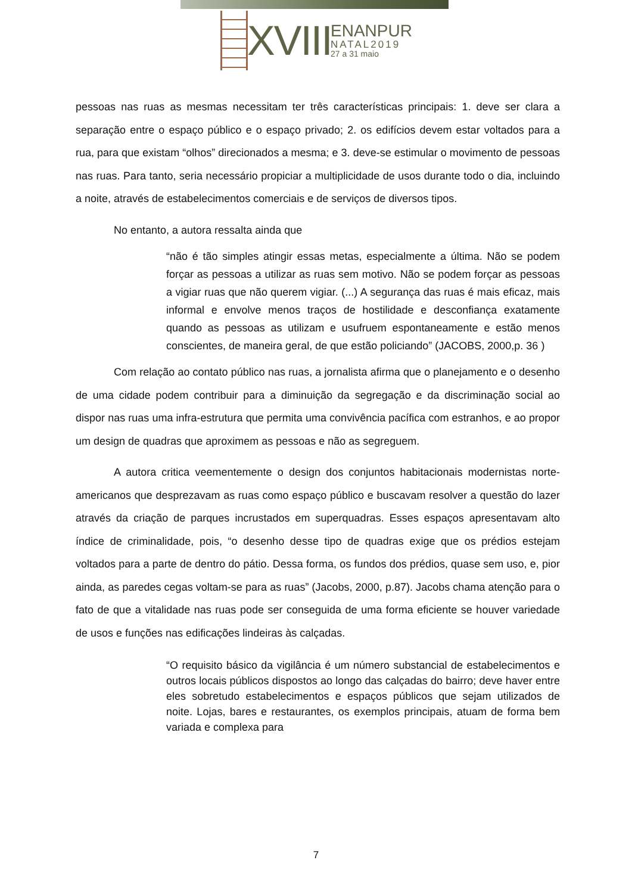XVIII
ENANPUR
NATAL2019
27 a 31 maio
pessoas nas ruas as mesmas necessitam ter três características principais: 1. deve ser clara a separação entre o espaço público e o espaço privado; 2. os edifícios devem estar voltados para a rua, para que existam “olhos” direcionados a mesma; e 3. deve-se estimular o movimento de pessoas nas ruas. Para tanto, seria necessário propiciar a multiplicidade de usos durante todo o dia, incluindo a noite, através de estabelecimentos comerciais e de serviços de diversos tipos.
No entanto, a autora ressalta ainda que
“não é tão simples atingir essas metas, especialmente a última. Não se podem forçar as pessoas a utilizar as ruas sem motivo. Não se podem forçar as pessoas a vigiar ruas que não querem vigiar. (...) A segurança das ruas é mais eficaz, mais informal e envolve menos traços de hostilidade e desconfiança exatamente quando as pessoas as utilizam e usufruem espontaneamente e estão menos conscientes, de maneira geral, de que estão policiando” (JACOBS, 2000,p. 36 )
Com relação ao contato público nas ruas, a jornalista afirma que o planejamento e o desenho de uma cidade podem contribuir para a diminuição da segregação e da discriminação social ao dispor nas ruas uma infra-estrutura que permita uma convivência pacífica com estranhos, e ao propor um design de quadras que aproximem as pessoas e não as segreguem.
A autora critica veementemente o design dos conjuntos habitacionais modernistas norte-americanos que desprezavam as ruas como espaço público e buscavam resolver a questão do lazer através da criação de parques incrustados em superquadras. Esses espaços apresentavam alto índice de criminalidade, pois, “o desenho desse tipo de quadras exige que os prédios estejam voltados para a parte de dentro do pátio. Dessa forma, os fundos dos prédios, quase sem uso, e, pior ainda, as paredes cegas voltam-se para as ruas” (Jacobs, 2000, p.87). Jacobs chama atenção para o fato de que a vitalidade nas ruas pode ser conseguida de uma forma eficiente se houver variedade de usos e funções nas edificações lindeiras às calçadas.
“O requisito básico da vigilância é um número substancial de estabelecimentos e outros locais públicos dispostos ao longo das calçadas do bairro; deve haver entre eles sobretudo estabelecimentos e espaços públicos que sejam utilizados de noite. Lojas, bares e restaurantes, os exemplos principais, atuam de forma bem variada e complexa para
7